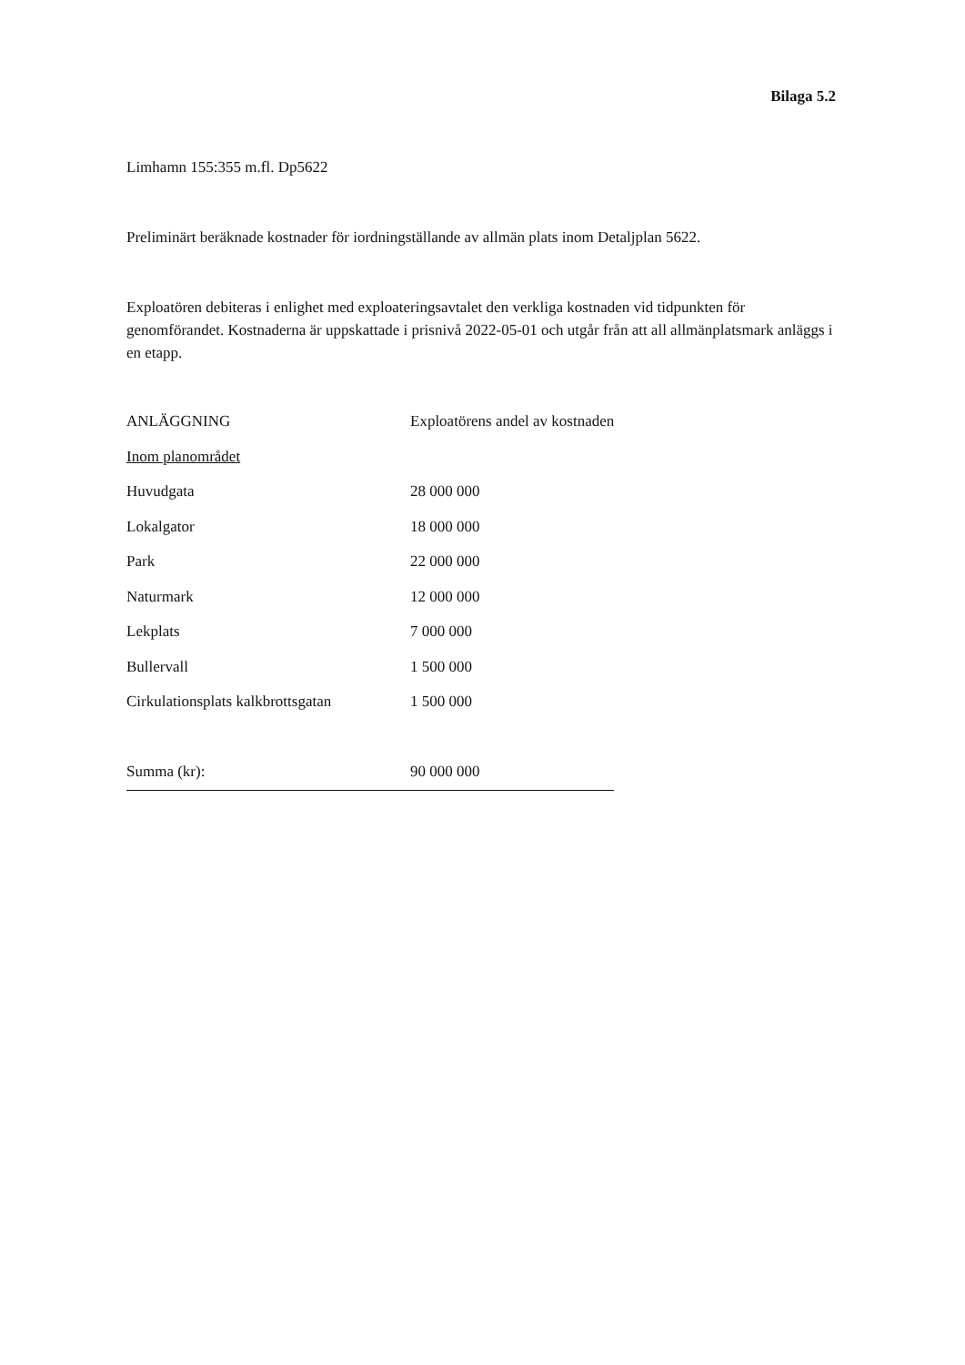Bilaga 5.2
Limhamn 155:355 m.fl. Dp5622
Preliminärt beräknade kostnader för iordningställande av allmän plats inom Detaljplan 5622.
Exploatören debiteras i enlighet med exploateringsavtalet den verkliga kostnaden vid tidpunkten för genomförandet. Kostnaderna är uppskattade i prisnivå 2022-05-01 och utgår från att all allmänplatsmark anläggs i en etapp.
| ANLÄGGNING | Exploatörens andel av kostnaden |
| Inom planområdet | |
| Huvudgata | 28 000 000 |
| Lokalgator | 18 000 000 |
| Park | 22 000 000 |
| Naturmark | 12 000 000 |
| Lekplats | 7 000 000 |
| Bullervall | 1 500 000 |
| Cirkulationsplats kalkbrottsgatan | 1 500 000 |
| Summa (kr): | 90 000 000 |